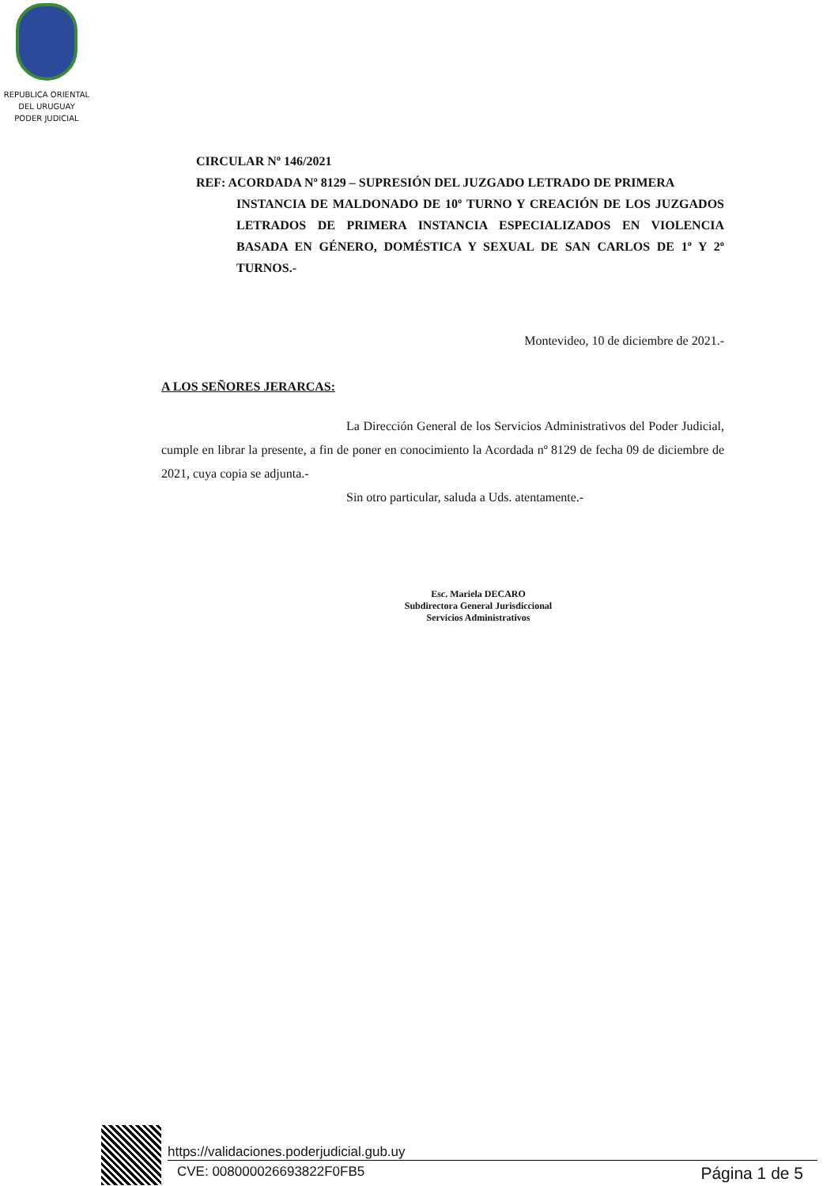REPUBLICA ORIENTAL
DEL URUGUAY
PODER JUDICIAL
CIRCULAR Nº 146/2021
REF: ACORDADA Nº 8129 – SUPRESIÓN DEL JUZGADO LETRADO DE PRIMERA
INSTANCIA DE MALDONADO DE 10º TURNO Y CREACIÓN DE LOS JUZGADOS LETRADOS DE PRIMERA INSTANCIA ESPECIALIZADOS EN VIOLENCIA BASADA EN GÉNERO, DOMÉSTICA Y SEXUAL DE SAN CARLOS DE 1º Y 2º TURNOS.-
Montevideo, 10 de diciembre de 2021.-
A LOS SEÑORES JERARCAS:
La Dirección General de los Servicios Administrativos del Poder Judicial, cumple en librar la presente, a fin de poner en conocimiento la Acordada nº 8129 de fecha 09 de diciembre de 2021, cuya copia se adjunta.-
Sin otro particular, saluda a Uds. atentamente.-
Esc. Mariela DECARO
Subdirectora General Jurisdiccional
Servicios Administrativos
https://validaciones.poderjudicial.gub.uy
CVE: 008000026693822F0FB5 Página 1 de 5